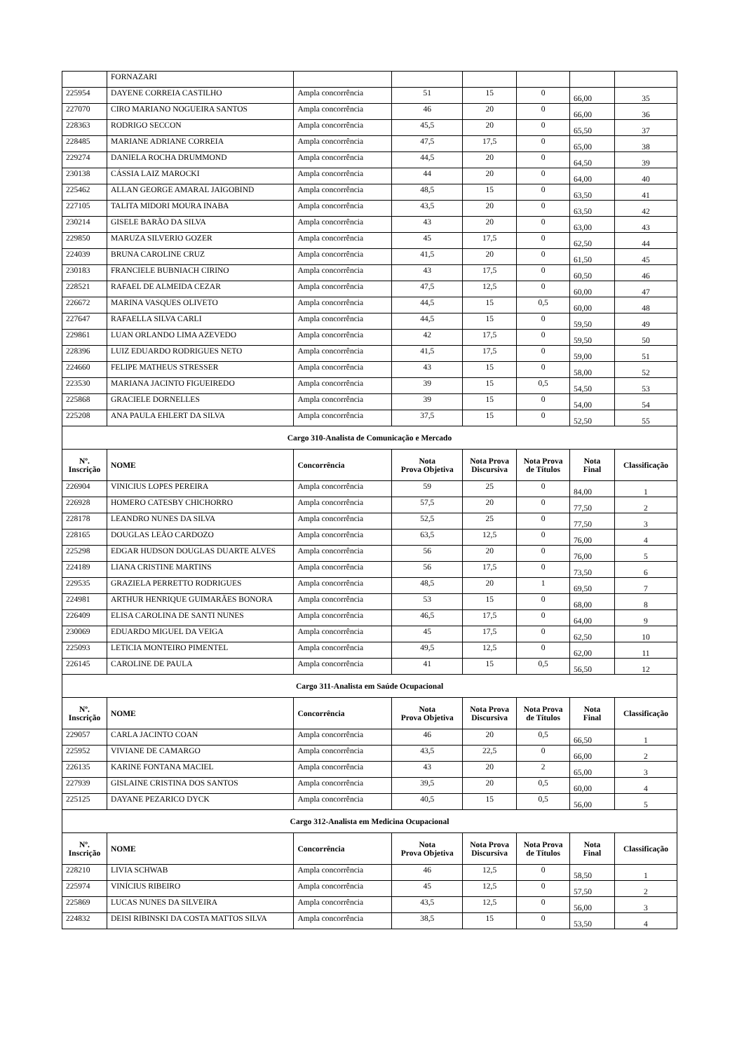| | FORNAZARI | | | | | | |
| 225954 | DAYENE CORREIA CASTILHO | Ampla concorrência | 51 | 15 | 0 | 66,00 | 35 |
| 227070 | CIRO MARIANO NOGUEIRA SANTOS | Ampla concorrência | 46 | 20 | 0 | 66,00 | 36 |
| 228363 | RODRIGO SECCON | Ampla concorrência | 45,5 | 20 | 0 | 65,50 | 37 |
| 228485 | MARIANE ADRIANE CORREIA | Ampla concorrência | 47,5 | 17,5 | 0 | 65,00 | 38 |
| 229274 | DANIELA ROCHA DRUMMOND | Ampla concorrência | 44,5 | 20 | 0 | 64,50 | 39 |
| 230138 | CÁSSIA LAIZ MAROCKI | Ampla concorrência | 44 | 20 | 0 | 64,00 | 40 |
| 225462 | ALLAN GEORGE AMARAL JAIGOBIND | Ampla concorrência | 48,5 | 15 | 0 | 63,50 | 41 |
| 227105 | TALITA MIDORI MOURA INABA | Ampla concorrência | 43,5 | 20 | 0 | 63,50 | 42 |
| 230214 | GISELE BARÃO DA SILVA | Ampla concorrência | 43 | 20 | 0 | 63,00 | 43 |
| 229850 | MARUZA SILVERIO GOZER | Ampla concorrência | 45 | 17,5 | 0 | 62,50 | 44 |
| 224039 | BRUNA CAROLINE CRUZ | Ampla concorrência | 41,5 | 20 | 0 | 61,50 | 45 |
| 230183 | FRANCIELE BUBNIACH CIRINO | Ampla concorrência | 43 | 17,5 | 0 | 60,50 | 46 |
| 228521 | RAFAEL DE ALMEIDA CEZAR | Ampla concorrência | 47,5 | 12,5 | 0 | 60,00 | 47 |
| 226672 | MARINA VASQUES OLIVETO | Ampla concorrência | 44,5 | 15 | 0,5 | 60,00 | 48 |
| 227647 | RAFAELLA SILVA CARLI | Ampla concorrência | 44,5 | 15 | 0 | 59,50 | 49 |
| 229861 | LUAN ORLANDO LIMA AZEVEDO | Ampla concorrência | 42 | 17,5 | 0 | 59,50 | 50 |
| 228396 | LUIZ EDUARDO RODRIGUES NETO | Ampla concorrência | 41,5 | 17,5 | 0 | 59,00 | 51 |
| 224660 | FELIPE MATHEUS STRESSER | Ampla concorrência | 43 | 15 | 0 | 58,00 | 52 |
| 223530 | MARIANA JACINTO FIGUEIREDO | Ampla concorrência | 39 | 15 | 0,5 | 54,50 | 53 |
| 225868 | GRACIELE DORNELLES | Ampla concorrência | 39 | 15 | 0 | 54,00 | 54 |
| 225208 | ANA PAULA EHLERT DA SILVA | Ampla concorrência | 37,5 | 15 | 0 | 52,50 | 55 |
| Cargo 310-Analista de Comunicação e Mercado | | | | | | | |
| Nº. Inscrição | NOME | Concorrência | Nota Prova Objetiva | Nota Prova Discursiva | Nota Prova de Títulos | Nota Final | Classificação |
| 226904 | VINICIUS LOPES PEREIRA | Ampla concorrência | 59 | 25 | 0 | 84,00 | 1 |
| 226928 | HOMERO CATESBY CHICHORRO | Ampla concorrência | 57,5 | 20 | 0 | 77,50 | 2 |
| 228178 | LEANDRO NUNES DA SILVA | Ampla concorrência | 52,5 | 25 | 0 | 77,50 | 3 |
| 228165 | DOUGLAS LEÃO CARDOZO | Ampla concorrência | 63,5 | 12,5 | 0 | 76,00 | 4 |
| 225298 | EDGAR HUDSON DOUGLAS DUARTE ALVES | Ampla concorrência | 56 | 20 | 0 | 76,00 | 5 |
| 224189 | LIANA CRISTINE MARTINS | Ampla concorrência | 56 | 17,5 | 0 | 73,50 | 6 |
| 229535 | GRAZIELA PERRETTO RODRIGUES | Ampla concorrência | 48,5 | 20 | 1 | 69,50 | 7 |
| 224981 | ARTHUR HENRIQUE GUIMARÃES BONORA | Ampla concorrência | 53 | 15 | 0 | 68,00 | 8 |
| 226409 | ELISA CAROLINA DE SANTI NUNES | Ampla concorrência | 46,5 | 17,5 | 0 | 64,00 | 9 |
| 230069 | EDUARDO MIGUEL DA VEIGA | Ampla concorrência | 45 | 17,5 | 0 | 62,50 | 10 |
| 225093 | LETICIA MONTEIRO PIMENTEL | Ampla concorrência | 49,5 | 12,5 | 0 | 62,00 | 11 |
| 226145 | CAROLINE DE PAULA | Ampla concorrência | 41 | 15 | 0,5 | 56,50 | 12 |
| Cargo 311-Analista em Saúde Ocupacional | | | | | | | |
| Nº. Inscrição | NOME | Concorrência | Nota Prova Objetiva | Nota Prova Discursiva | Nota Prova de Títulos | Nota Final | Classificação |
| 229057 | CARLA JACINTO COAN | Ampla concorrência | 46 | 20 | 0,5 | 66,50 | 1 |
| 225952 | VIVIANE DE CAMARGO | Ampla concorrência | 43,5 | 22,5 | 0 | 66,00 | 2 |
| 226135 | KARINE FONTANA MACIEL | Ampla concorrência | 43 | 20 | 2 | 65,00 | 3 |
| 227939 | GISLAINE CRISTINA DOS SANTOS | Ampla concorrência | 39,5 | 20 | 0,5 | 60,00 | 4 |
| 225125 | DAYANE PEZARICO DYCK | Ampla concorrência | 40,5 | 15 | 0,5 | 56,00 | 5 |
| Cargo 312-Analista em Medicina Ocupacional | | | | | | | |
| Nº. Inscrição | NOME | Concorrência | Nota Prova Objetiva | Nota Prova Discursiva | Nota Prova de Títulos | Nota Final | Classificação |
| 228210 | LIVIA SCHWAB | Ampla concorrência | 46 | 12,5 | 0 | 58,50 | 1 |
| 225974 | VINÍCIUS RIBEIRO | Ampla concorrência | 45 | 12,5 | 0 | 57,50 | 2 |
| 225869 | LUCAS NUNES DA SILVEIRA | Ampla concorrência | 43,5 | 12,5 | 0 | 56,00 | 3 |
| 224832 | DEISI RIBINSKI DA COSTA MATTOS SILVA | Ampla concorrência | 38,5 | 15 | 0 | 53,50 | 4 |